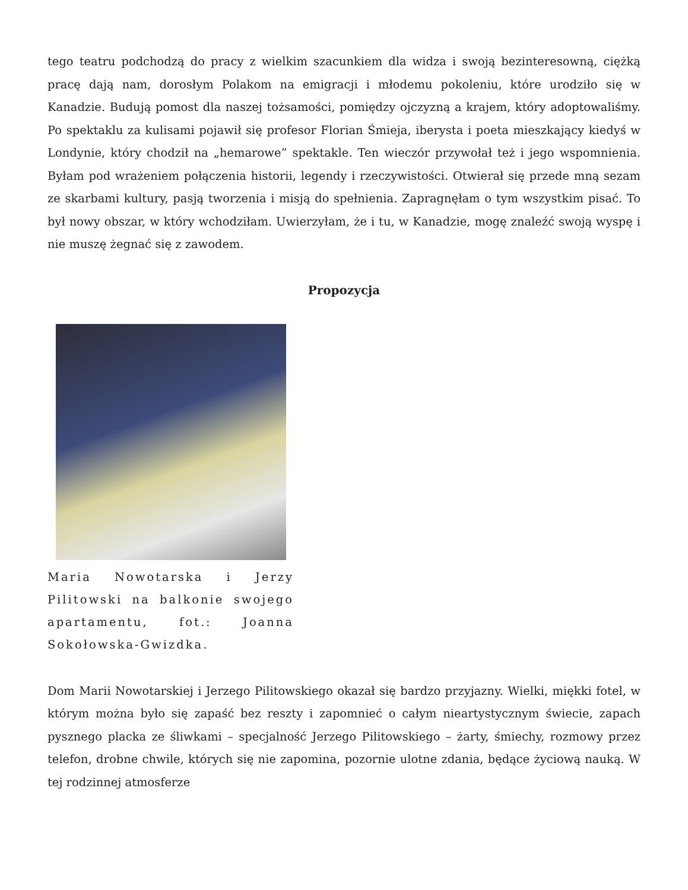tego teatru podchodzą do pracy z wielkim szacunkiem dla widza i swoją bezinteresowną, ciężką pracę dają nam, dorosłym Polakom na emigracji i młodemu pokoleniu, które urodziło się w Kanadzie. Budują pomost dla naszej tożsamości, pomiędzy ojczyzną a krajem, który adoptowaliśmy. Po spektaklu za kulisami pojawił się profesor Florian Śmieja, iberysta i poeta mieszkający kiedyś w Londynie, który chodził na „hemarowe” spektakle. Ten wieczór przywołał też i jego wspomnienia. Byłam pod wrażeniem połączenia historii, legendy i rzeczywistości. Otwierał się przede mną sezam ze skarbami kultury, pasją tworzenia i misją do spełnienia. Zapragnęłam o tym wszystkim pisać. To był nowy obszar, w który wchodziłam. Uwierzyłam, że i tu, w Kanadzie, mogę znaleźć swoją wyspę i nie muszę żegnać się z zawodem.
Propozycja
Maria Nowotarska i Jerzy Pilitowski na balkonie swojego apartamentu, fot.: Joanna Sokołowska-Gwizdka.
Dom Marii Nowotarskiej i Jerzego Pilitowskiego okazał się bardzo przyjazny. Wielki, miękki fotel, w którym można było się zapaść bez reszty i zapomnieć o całym nieartystycznym świecie, zapach pysznego placka ze śliwkami – specjalność Jerzego Pilitowskiego – żarty, śmiechy, rozmowy przez telefon, drobne chwile, których się nie zapomina, pozornie ulotne zdania, będące życiową nauką. W tej rodzinnej atmosferze